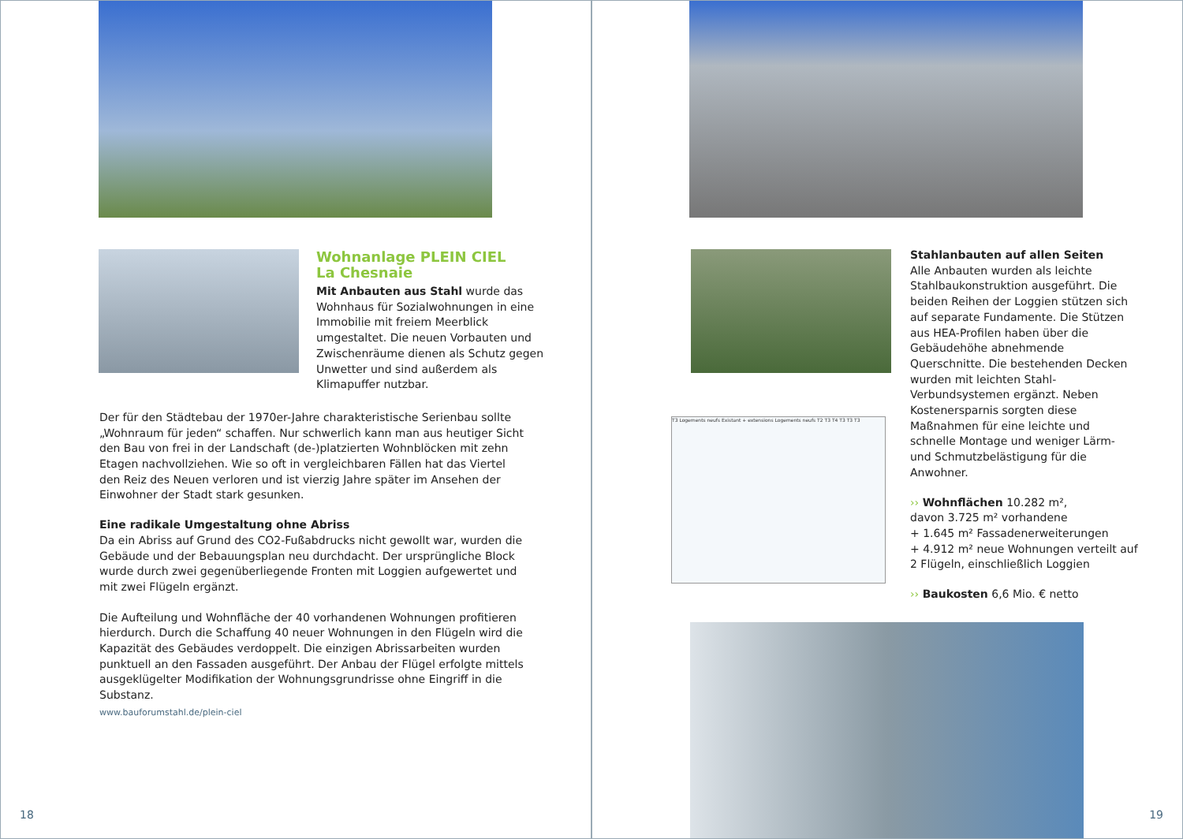Wohnanlage PLEIN CIEL
La Chesnaie
Mit Anbauten aus Stahl wurde das Wohnhaus für Sozialwohnungen in eine Immobilie mit freiem Meerblick umgestaltet. Die neuen Vorbauten und Zwischenräume dienen als Schutz gegen Unwetter und sind außerdem als Klimapuffer nutzbar.
Der für den Städtebau der 1970er-Jahre charakteristische Serienbau sollte „Wohnraum für jeden“ schaffen. Nur schwerlich kann man aus heutiger Sicht den Bau von frei in der Landschaft (de-)platzierten Wohnblöcken mit zehn Etagen nachvollziehen. Wie so oft in vergleichbaren Fällen hat das Viertel den Reiz des Neuen verloren und ist vierzig Jahre später im Ansehen der Einwohner der Stadt stark gesunken.
Eine radikale Umgestaltung ohne Abriss
Da ein Abriss auf Grund des CO2-Fußabdrucks nicht gewollt war, wurden die Gebäude und der Bebauungsplan neu durchdacht. Der ursprüngliche Block wurde durch zwei gegenüberliegende Fronten mit Loggien aufgewertet und mit zwei Flügeln ergänzt.
Die Aufteilung und Wohnfläche der 40 vorhandenen Wohnungen profitieren hierdurch. Durch die Schaffung 40 neuer Wohnungen in den Flügeln wird die Kapazität des Gebäudes verdoppelt. Die einzigen Abrissarbeiten wurden punktuell an den Fassaden ausgeführt. Der Anbau der Flügel erfolgte mittels ausgeklügelter Modifikation der Wohnungsgrundrisse ohne Eingriff in die Substanz.
www.bauforumstahl.de/plein-ciel
18
T3 Logements neufs Existant + extensions Logements neufs T2 T3 T4 T3 T3 T3
Stahlanbauten auf allen Seiten
Alle Anbauten wurden als leichte Stahlbaukonstruktion ausgeführt. Die beiden Reihen der Loggien stützen sich auf separate Fundamente. Die Stützen aus HEA-Profilen haben über die Gebäudehöhe abnehmende Querschnitte. Die bestehenden Decken wurden mit leichten Stahl-Verbundsystemen ergänzt. Neben Kostenersparnis sorgten diese Maßnahmen für eine leichte und schnelle Montage und weniger Lärm- und Schmutzbelästigung für die Anwohner.
›› Wohnflächen 10.282 m²,
davon 3.725 m² vorhandene
+ 1.645 m² Fassadenerweiterungen
+ 4.912 m² neue Wohnungen verteilt auf 2 Flügeln, einschließlich Loggien
›› Baukosten 6,6 Mio. € netto
19